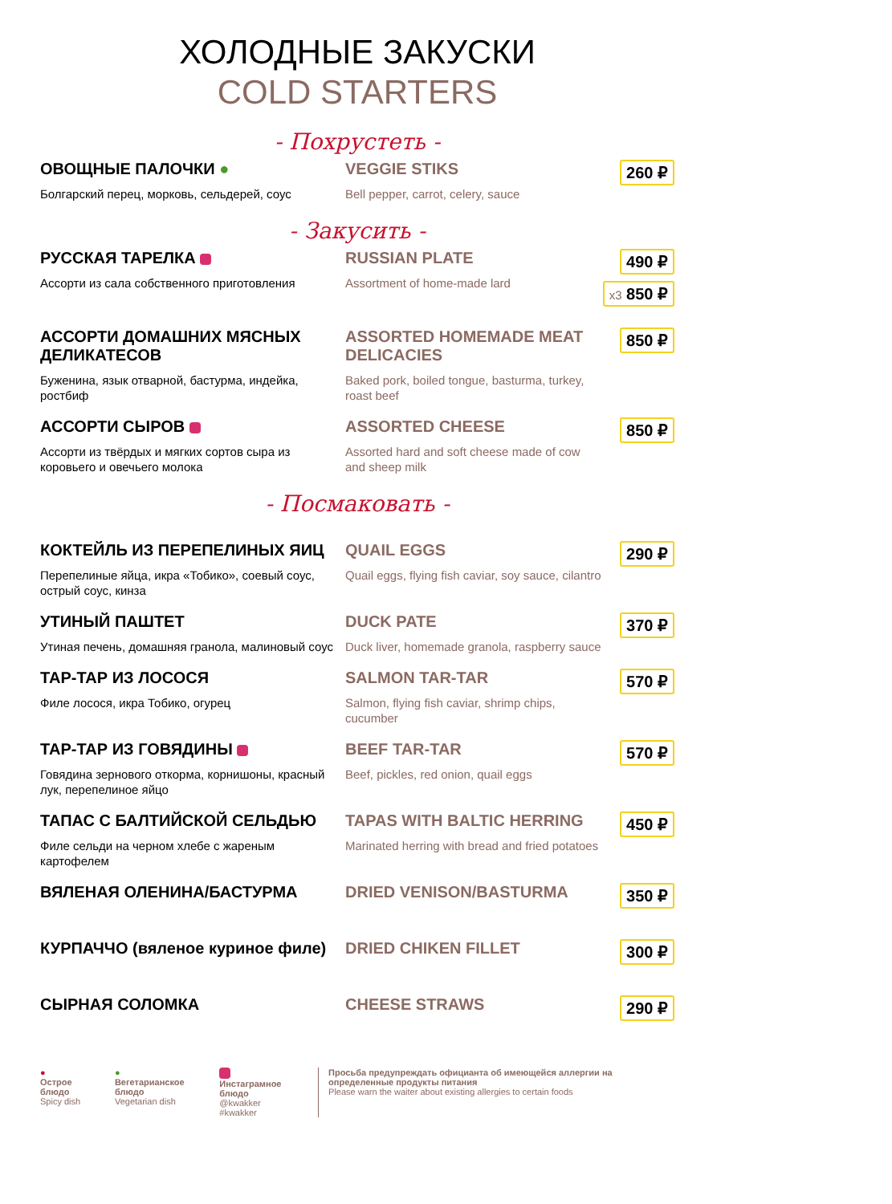ХОЛОДНЫЕ ЗАКУСКИ
COLD STARTERS
- Похрустеть -
ОВОЩНЫЕ ПАЛОЧКИ ●
Болгарский перец, морковь, сельдерей, соус
VEGGIE STIKS
Bell pepper, carrot, celery, sauce
260 ₽
- Закусить -
РУССКАЯ ТАРЕЛКА
Ассорти из сала собственного приготовления
RUSSIAN PLATE
Assortment of home-made lard
490 ₽ х3 850 ₽
АССОРТИ ДОМАШНИХ МЯСНЫХ ДЕЛИКАТЕСОВ
Буженина, язык отварной, бастурма, индейка, ростбиф
ASSORTED HOMEMADE MEAT DELICACIES
Baked pork, boiled tongue, basturma, turkey, roast beef
850 ₽
АССОРТИ СЫРОВ
Ассорти из твёрдых и мягких сортов сыра из коровьего и овечьего молока
ASSORTED CHEESE
Assorted hard and soft cheese made of cow and sheep milk
850 ₽
- Посмаковать -
КОКТЕЙЛЬ ИЗ ПЕРЕПЕЛИНЫХ ЯИЦ
Перепелиные яйца, икра «Тобико», соевый соус, острый соус, кинза
QUAIL EGGS
Quail eggs, flying fish caviar, soy sauce, cilantro
290 ₽
УТИНЫЙ ПАШТЕТ
Утиная печень, домашняя гранола, малиновый соус
DUCK PATE
Duck liver, homemade granola, raspberry sauce
370 ₽
ТАР-ТАР ИЗ ЛОСОСЯ
Филе лосося, икра Тобико, огурец
SALMON TAR-TAR
Salmon, flying fish caviar, shrimp chips, cucumber
570 ₽
ТАР-ТАР ИЗ ГОВЯДИНЫ
Говядина зернового откорма, корнишоны, красный лук, перепелиное яйцо
BEEF TAR-TAR
Beef, pickles, red onion, quail eggs
570 ₽
ТАПАС С БАЛТИЙСКОЙ СЕЛЬДЬЮ
Филе сельди на черном хлебе с жареным картофелем
TAPAS WITH BALTIC HERRING
Marinated herring with bread and fried potatoes
450 ₽
ВЯЛЕНАЯ ОЛЕНИНА/БАСТУРМА DRIED VENISON/BASTURMA 350 ₽
КУРПАЧЧО (вяленое куриное филе) DRIED CHIKEN FILLET 300 ₽
СЫРНАЯ СОЛОМКА CHEESE STRAWS 290 ₽
●
Острое блюдо
Spicy dish
●
Вегетарианское блюдо
Vegetarian dish
Инстаграмное блюдо
@kwakker #kwakker
Просьба предупреждать официанта об имеющейся аллергии на определенные продукты питания
Please warn the waiter about existing allergies to certain foods